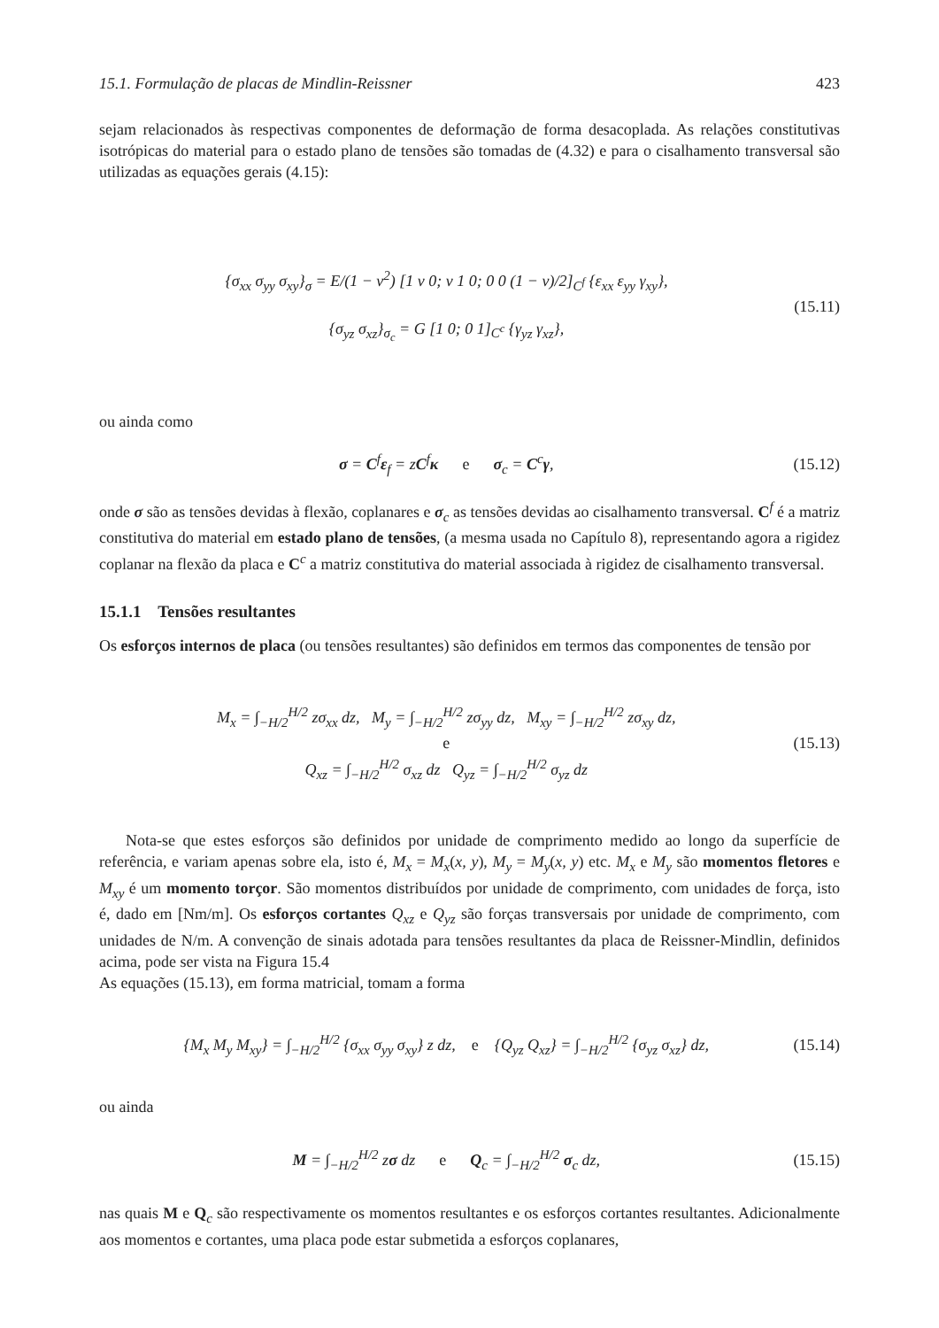15.1. Formulação de placas de Mindlin-Reissner 423
sejam relacionados às respectivas componentes de deformação de forma desacoplada. As relações constitutivas isotrópicas do material para o estado plano de tensões são tomadas de (4.32) e para o cisalhamento transversal são utilizadas as equações gerais (4.15):
{σ<sub>xx</sub> σ<sub>yy</sub> σ<sub>xy</sub>}<sub>σ</sub> = E/(1 − ν<sup>2</sup>) [1 ν 0; ν 1 0; 0 0 (1 − ν)/2]<sub>C<sup>f</sup></sub> {ε<sub>xx</sub> ε<sub>yy</sub> γ<sub>xy</sub>},
{σ<sub>yz</sub> σ<sub>xz</sub>}<sub>σ<sub>c</sub></sub> = G [1 0; 0 1]<sub>C<sup>c</sup></sub> {γ<sub>yz</sub> γ<sub>xz</sub>},
(15.11)
ou ainda como
σ = C<sup>f</sup>ε<sub>f</sub> = zC<sup>f</sup>κ e σ<sub>c</sub> = C<sup>c</sup>γ,
(15.12)
onde σ são as tensões devidas à flexão, coplanares e σ<sub>c</sub> as tensões devidas ao cisalhamento transversal. C<sup>f</sup> é a matriz constitutiva do material em estado plano de tensões, (a mesma usada no Capítulo 8), representando agora a rigidez coplanar na flexão da placa e C<sup>c</sup> a matriz constitutiva do material associada à rigidez de cisalhamento transversal.
15.1.1 Tensões resultantes
Os esforços internos de placa (ou tensões resultantes) são definidos em termos das componentes de tensão por
M<sub>x</sub> = ∫<sub>−H/2</sub><sup>H/2</sup> zσ<sub>xx</sub> dz, M<sub>y</sub> = ∫<sub>−H/2</sub><sup>H/2</sup> zσ<sub>yy</sub> dz, M<sub>xy</sub> = ∫<sub>−H/2</sub><sup>H/2</sup> zσ<sub>xy</sub> dz,
e
Q<sub>xz</sub> = ∫<sub>−H/2</sub><sup>H/2</sup> σ<sub>xz</sub> dz Q<sub>yz</sub> = ∫<sub>−H/2</sub><sup>H/2</sup> σ<sub>yz</sub> dz
(15.13)
Nota-se que estes esforços são definidos por unidade de comprimento medido ao longo da superfície de referência, e variam apenas sobre ela, isto é, M<sub>x</sub> = M<sub>x</sub>(x, y), M<sub>y</sub> = M<sub>y</sub>(x, y) etc. M<sub>x</sub> e M<sub>y</sub> são momentos fletores e M<sub>xy</sub> é um momento torçor. São momentos distribuídos por unidade de comprimento, com unidades de força, isto é, dado em [Nm/m]. Os esforços cortantes Q<sub>xz</sub> e Q<sub>yz</sub> são forças transversais por unidade de comprimento, com unidades de N/m. A convenção de sinais adotada para tensões resultantes da placa de Reissner-Mindlin, definidos acima, pode ser vista na Figura 15.4
As equações (15.13), em forma matricial, tomam a forma
{M<sub>x</sub> M<sub>y</sub> M<sub>xy</sub>} = ∫<sub>−H/2</sub><sup>H/2</sup> {σ<sub>xx</sub> σ<sub>yy</sub> σ<sub>xy</sub>} z dz, e {Q<sub>yz</sub> Q<sub>xz</sub>} = ∫<sub>−H/2</sub><sup>H/2</sup> {σ<sub>yz</sub> σ<sub>xz</sub>} dz,
(15.14)
ou ainda
M = ∫<sub>−H/2</sub><sup>H/2</sup> zσ dz e Q<sub>c</sub> = ∫<sub>−H/2</sub><sup>H/2</sup> σ<sub>c</sub> dz,
(15.15)
nas quais M e Q<sub>c</sub> são respectivamente os momentos resultantes e os esforços cortantes resultantes. Adicionalmente aos momentos e cortantes, uma placa pode estar submetida a esforços coplanares,